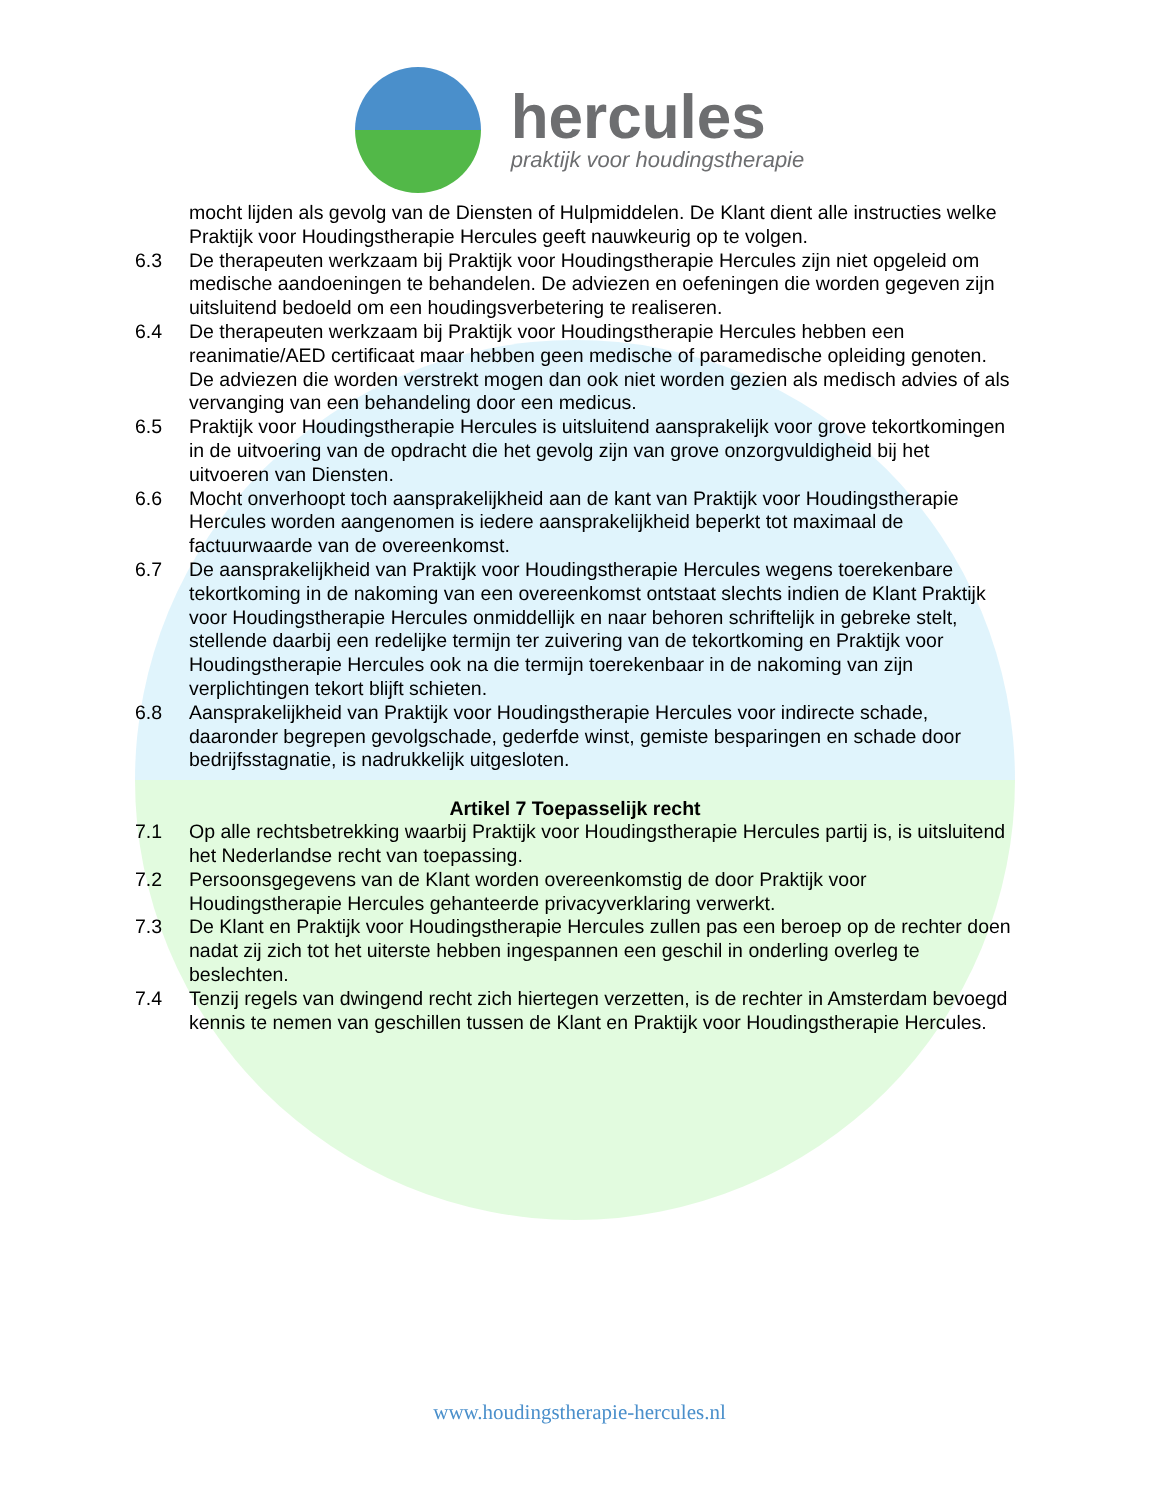hercules
praktijk voor houdingstherapie
mocht lijden als gevolg van de Diensten of Hulpmiddelen. De Klant dient alle instructies welke Praktijk voor Houdingstherapie Hercules geeft nauwkeurig op te volgen.
6.3 De therapeuten werkzaam bij Praktijk voor Houdingstherapie Hercules zijn niet opgeleid om medische aandoeningen te behandelen. De adviezen en oefeningen die worden gegeven zijn uitsluitend bedoeld om een houdingsverbetering te realiseren.
6.4 De therapeuten werkzaam bij Praktijk voor Houdingstherapie Hercules hebben een reanimatie/AED certificaat maar hebben geen medische of paramedische opleiding genoten. De adviezen die worden verstrekt mogen dan ook niet worden gezien als medisch advies of als vervanging van een behandeling door een medicus.
6.5 Praktijk voor Houdingstherapie Hercules is uitsluitend aansprakelijk voor grove tekortkomingen in de uitvoering van de opdracht die het gevolg zijn van grove onzorgvuldigheid bij het uitvoeren van Diensten.
6.6 Mocht onverhoopt toch aansprakelijkheid aan de kant van Praktijk voor Houdingstherapie Hercules worden aangenomen is iedere aansprakelijkheid beperkt tot maximaal de factuurwaarde van de overeenkomst.
6.7 De aansprakelijkheid van Praktijk voor Houdingstherapie Hercules wegens toerekenbare tekortkoming in de nakoming van een overeenkomst ontstaat slechts indien de Klant Praktijk voor Houdingstherapie Hercules onmiddellijk en naar behoren schriftelijk in gebreke stelt, stellende daarbij een redelijke termijn ter zuivering van de tekortkoming en Praktijk voor Houdingstherapie Hercules ook na die termijn toerekenbaar in de nakoming van zijn verplichtingen tekort blijft schieten.
6.8 Aansprakelijkheid van Praktijk voor Houdingstherapie Hercules voor indirecte schade, daaronder begrepen gevolgschade, gederfde winst, gemiste besparingen en schade door bedrijfsstagnatie, is nadrukkelijk uitgesloten.
Artikel 7 Toepasselijk recht
7.1 Op alle rechtsbetrekking waarbij Praktijk voor Houdingstherapie Hercules partij is, is uitsluitend het Nederlandse recht van toepassing.
7.2 Persoonsgegevens van de Klant worden overeenkomstig de door Praktijk voor Houdingstherapie Hercules gehanteerde privacyverklaring verwerkt.
7.3 De Klant en Praktijk voor Houdingstherapie Hercules zullen pas een beroep op de rechter doen nadat zij zich tot het uiterste hebben ingespannen een geschil in onderling overleg te beslechten.
7.4 Tenzij regels van dwingend recht zich hiertegen verzetten, is de rechter in Amsterdam bevoegd kennis te nemen van geschillen tussen de Klant en Praktijk voor Houdingstherapie Hercules.
www.houdingstherapie-hercules.nl